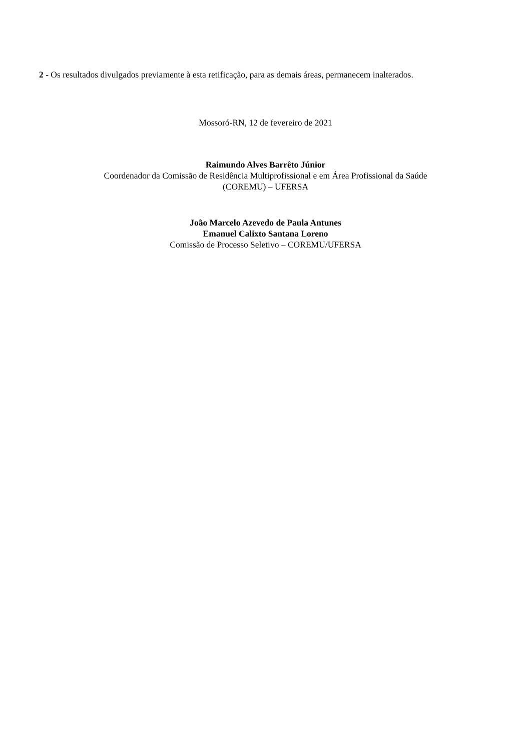2 - Os resultados divulgados previamente à esta retificação, para as demais áreas, permanecem inalterados.
Mossoró-RN, 12 de fevereiro de 2021
Raimundo Alves Barrêto Júnior
Coordenador da Comissão de Residência Multiprofissional e em Área Profissional da Saúde
(COREMU) – UFERSA
João Marcelo Azevedo de Paula Antunes
Emanuel Calixto Santana Loreno
Comissão de Processo Seletivo – COREMU/UFERSA